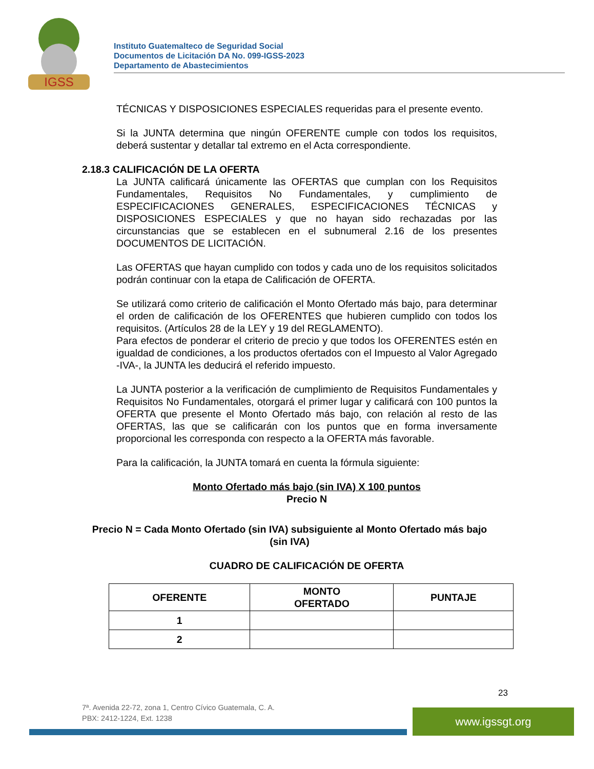IGSS
Instituto Guatemalteco de Seguridad Social
Documentos de Licitación DA No. 099-IGSS-2023
Departamento de Abastecimientos
TÉCNICAS Y DISPOSICIONES ESPECIALES requeridas para el presente evento.
Si la JUNTA determina que ningún OFERENTE cumple con todos los requisitos, deberá sustentar y detallar tal extremo en el Acta correspondiente.
2.18.3 CALIFICACIÓN DE LA OFERTA
La JUNTA calificará únicamente las OFERTAS que cumplan con los Requisitos Fundamentales, Requisitos No Fundamentales, y cumplimiento de ESPECIFICACIONES GENERALES, ESPECIFICACIONES TÉCNICAS y DISPOSICIONES ESPECIALES y que no hayan sido rechazadas por las circunstancias que se establecen en el subnumeral 2.16 de los presentes DOCUMENTOS DE LICITACIÓN.
Las OFERTAS que hayan cumplido con todos y cada uno de los requisitos solicitados podrán continuar con la etapa de Calificación de OFERTA.
Se utilizará como criterio de calificación el Monto Ofertado más bajo, para determinar el orden de calificación de los OFERENTES que hubieren cumplido con todos los requisitos. (Artículos 28 de la LEY y 19 del REGLAMENTO).
Para efectos de ponderar el criterio de precio y que todos los OFERENTES estén en igualdad de condiciones, a los productos ofertados con el Impuesto al Valor Agregado -IVA-, la JUNTA les deducirá el referido impuesto.
La JUNTA posterior a la verificación de cumplimiento de Requisitos Fundamentales y Requisitos No Fundamentales, otorgará el primer lugar y calificará con 100 puntos la OFERTA que presente el Monto Ofertado más bajo, con relación al resto de las OFERTAS, las que se calificarán con los puntos que en forma inversamente proporcional les corresponda con respecto a la OFERTA más favorable.
Para la calificación, la JUNTA tomará en cuenta la fórmula siguiente:
Monto Ofertado más bajo (sin IVA) X 100 puntos
Precio N
Precio N = Cada Monto Ofertado (sin IVA) subsiguiente al Monto Ofertado más bajo (sin IVA)
CUADRO DE CALIFICACIÓN DE OFERTA
| OFERENTE | MONTO OFERTADO | PUNTAJE |
| --- | --- | --- |
| 1 | | |
| 2 | | |
23
7ª. Avenida 22-72, zona 1, Centro Cívico Guatemala, C. A.
PBX: 2412-1224, Ext. 1238
www.igssgt.org